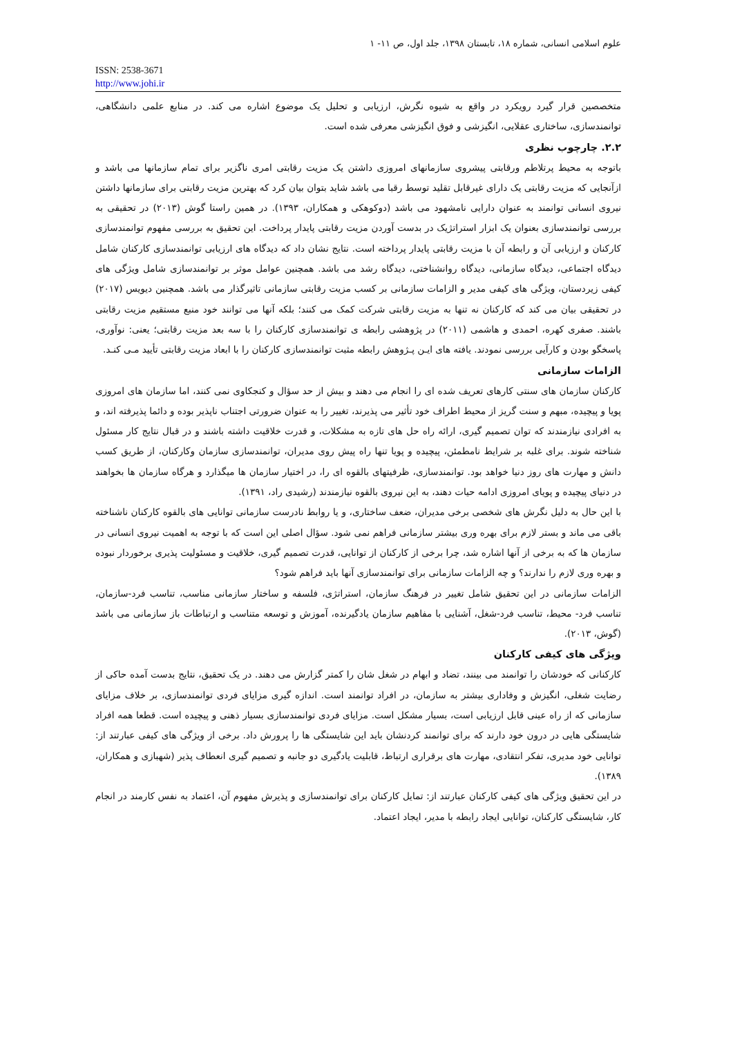علوم اسلامی انسانی، شماره ۱۸، تابستان ۱۳۹۸، جلد اول، ص ۱۱- ۱
ISSN: 2538-3671
http://www.johi.ir
متخصصین قرار گیرد رویکرد در واقع به شیوه نگرش، ارزیابی و تحلیل یک موضوع اشاره می کند. در منابع علمی دانشگاهی، توانمندسازی، ساختاری عقلایی، انگیزشی و فوق انگیزشی معرفی شده است.
۲.۲. چارچوب نظری
باتوجه به محیط پرتلاطم ورقابتی پیشروی سازمانهای امروزی داشتن یک مزیت رقابتی امری ناگزیر برای تمام سازمانها می باشد و ازآنجایی که مزیت رقابتی یک دارای غیرقابل تقلید توسط رقبا می باشد شاید بتوان بیان کرد که بهترین مزیت رقابتی برای سازمانها داشتن نیروی انسانی توانمند به عنوان دارایی نامشهود می باشد (دوکوهکی و همکاران، ۱۳۹۳). در همین راستا گوش (۲۰۱۳) در تحقیقی به بررسی توانمندسازی بعنوان یک ابزار استراتژیک در بدست آوردن مزیت رقابتی پایدار پرداخت. این تحقیق به بررسی مفهوم توانمندسازی کارکنان و ارزیابی آن و رابطه آن با مزیت رقابتی پایدار پرداخته است. نتایج نشان داد که دیدگاه های ارزیابی توانمندسازی کارکنان شامل دیدگاه اجتماعی، دیدگاه سازمانی، دیدگاه روانشناختی، دیدگاه رشد می باشد. همچنین عوامل موثر بر توانمندسازی شامل ویژگی های کیفی زیردستان، ویژگی های کیفی مدیر و الزامات سازمانی بر کسب مزیت رقابتی سازمانی تاثیرگذار می باشد. همچنین دیویس (۲۰۱۷) در تحقیقی بیان می کند که کارکنان نه تنها به مزیت رقابتی شرکت کمک می کنند؛ بلکه آنها می توانند خود منبع مستقیم مزیت رقابتی باشند. صفری کهره، احمدی و هاشمی (۲۰۱۱) در پژوهشی رابطه ی توانمندسازی کارکنان را با سه بعد مزیت رقابتی؛ یعنی: نوآوری، پاسخگو بودن و کارآیی بررسی نمودند. یافته های ایـن پـژوهش رابطه مثبت توانمندسازی کارکنان را با ابعاد مزیت رقابتی تأیید مـی کنـد.
الزامات سازمانی
کارکنان سازمان های سنتی کارهای تعریف شده ای را انجام می دهند و بیش از حد سؤال و کنجکاوی نمی کنند، اما سازمان های امروزی پویا و پیچیده، مبهم و سنت گریز از محیط اطراف خود تأثیر می پذیرند، تغییر را به عنوان ضرورتی اجتناب ناپذیر بوده و دائما پذیرفته اند، و به افرادی نیازمندند که توان تصمیم گیری، ارائه راه حل های تازه به مشکلات، و قدرت خلاقیت داشته باشند و در قبال نتایج کار مسئول شناخته شوند. برای غلبه بر شرایط نامطمئن، پیچیده و پویا تنها راه پیش روی مدیران، توانمندسازی سازمان وکارکنان، از طریق کسب دانش و مهارت های روز دنیا خواهد بود. توانمندسازی، ظرفیتهای بالقوه ای را، در اختیار سازمان ها میگذارد و هرگاه سازمان ها بخواهند در دنیای پیچیده و پویای امروزی ادامه حیات دهند، به این نیروی بالقوه نیازمندند (رشیدی راد، ۱۳۹۱).
با این حال به دلیل نگرش های شخصی برخی مدیران، ضعف ساختاری، و یا روابط نادرست سازمانی توانایی های بالقوه کارکنان ناشناخته باقی می ماند و بستر لازم برای بهره وری بیشتر سازمانی فراهم نمی شود. سؤال اصلی این است که با توجه به اهمیت نیروی انسانی در سازمان ها که به برخی از آنها اشاره شد، چرا برخی از کارکنان از توانایی، قدرت تصمیم گیری، خلاقیت و مسئولیت پذیری برخوردار نبوده و بهره وری لازم را ندارند؟ و چه الزامات سازمانی برای توانمندسازی آنها باید فراهم شود؟
الزامات سازمانی در این تحقیق شامل تغییر در فرهنگ سازمان، استراتژی، فلسفه و ساختار سازمانی مناسب، تناسب فرد-سازمان، تناسب فرد- محیط، تناسب فرد-شغل، آشنایی با مفاهیم سازمان یادگیرنده، آموزش و توسعه متناسب و ارتباطات باز سازمانی می باشد (گوش، ۲۰۱۳).
ویژگی های کیفی کارکنان
کارکنانی که خودشان را توانمند می بینند، تضاد و ابهام در شغل شان را کمتر گزارش می دهند. در یک تحقیق، نتایج بدست آمده حاکی از رضایت شغلی، انگیزش و وفاداری بیشتر به سازمان، در افراد توانمند است. اندازه گیری مزایای فردی توانمندسازی، بر خلاف مزایای سازمانی که از راه عینی قابل ارزیابی است، بسیار مشکل است. مزایای فردی توانمندسازی بسیار ذهنی و پیچیده است. قطعا همه افراد شایستگی هایی در درون خود دارند که برای توانمند کردنشان باید این شایستگی ها را پرورش داد. برخی از ویژگی های کیفی عبارتند از: توانایی خود مدیری، تفکر انتقادی، مهارت های برقراری ارتباط، قابلیت یادگیری دو جانبه و تصمیم گیری انعطاف پذیر (شهبازی و همکاران، ۱۳۸۹).
در این تحقیق ویژگی های کیفی کارکنان عبارتند از: تمایل کارکنان برای توانمندسازی و پذیرش مفهوم آن، اعتماد به نفس کارمند در انجام کار، شایستگی کارکنان، توانایی ایجاد رابطه با مدیر، ایجاد اعتماد.